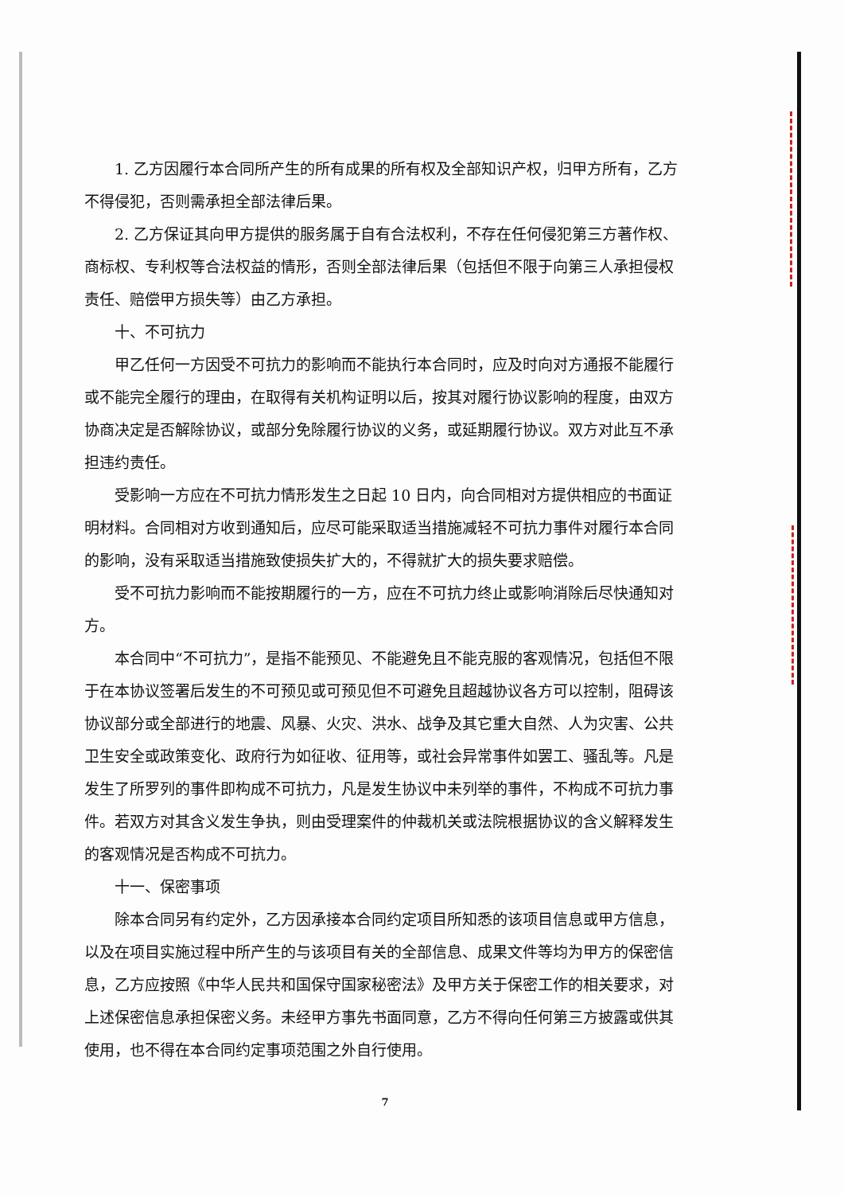1. 乙方因履行本合同所产生的所有成果的所有权及全部知识产权，归甲方所有，乙方不得侵犯，否则需承担全部法律后果。
2. 乙方保证其向甲方提供的服务属于自有合法权利，不存在任何侵犯第三方著作权、商标权、专利权等合法权益的情形，否则全部法律后果（包括但不限于向第三人承担侵权责任、赔偿甲方损失等）由乙方承担。
十、不可抗力
甲乙任何一方因受不可抗力的影响而不能执行本合同时，应及时向对方通报不能履行或不能完全履行的理由，在取得有关机构证明以后，按其对履行协议影响的程度，由双方协商决定是否解除协议，或部分免除履行协议的义务，或延期履行协议。双方对此互不承担违约责任。
受影响一方应在不可抗力情形发生之日起 10 日内，向合同相对方提供相应的书面证明材料。合同相对方收到通知后，应尽可能采取适当措施减轻不可抗力事件对履行本合同的影响，没有采取适当措施致使损失扩大的，不得就扩大的损失要求赔偿。
受不可抗力影响而不能按期履行的一方，应在不可抗力终止或影响消除后尽快通知对方。
本合同中“不可抗力”，是指不能预见、不能避免且不能克服的客观情况，包括但不限于在本协议签署后发生的不可预见或可预见但不可避免且超越协议各方可以控制，阻碍该协议部分或全部进行的地震、风暴、火灾、洪水、战争及其它重大自然、人为灾害、公共卫生安全或政策变化、政府行为如征收、征用等，或社会异常事件如罢工、骚乱等。凡是发生了所罗列的事件即构成不可抗力，凡是发生协议中未列举的事件，不构成不可抗力事件。若双方对其含义发生争执，则由受理案件的仲裁机关或法院根据协议的含义解释发生的客观情况是否构成不可抗力。
十一、保密事项
除本合同另有约定外，乙方因承接本合同约定项目所知悉的该项目信息或甲方信息，以及在项目实施过程中所产生的与该项目有关的全部信息、成果文件等均为甲方的保密信息，乙方应按照《中华人民共和国保守国家秘密法》及甲方关于保密工作的相关要求，对上述保密信息承担保密义务。未经甲方事先书面同意，乙方不得向任何第三方披露或供其使用，也不得在本合同约定事项范围之外自行使用。
7